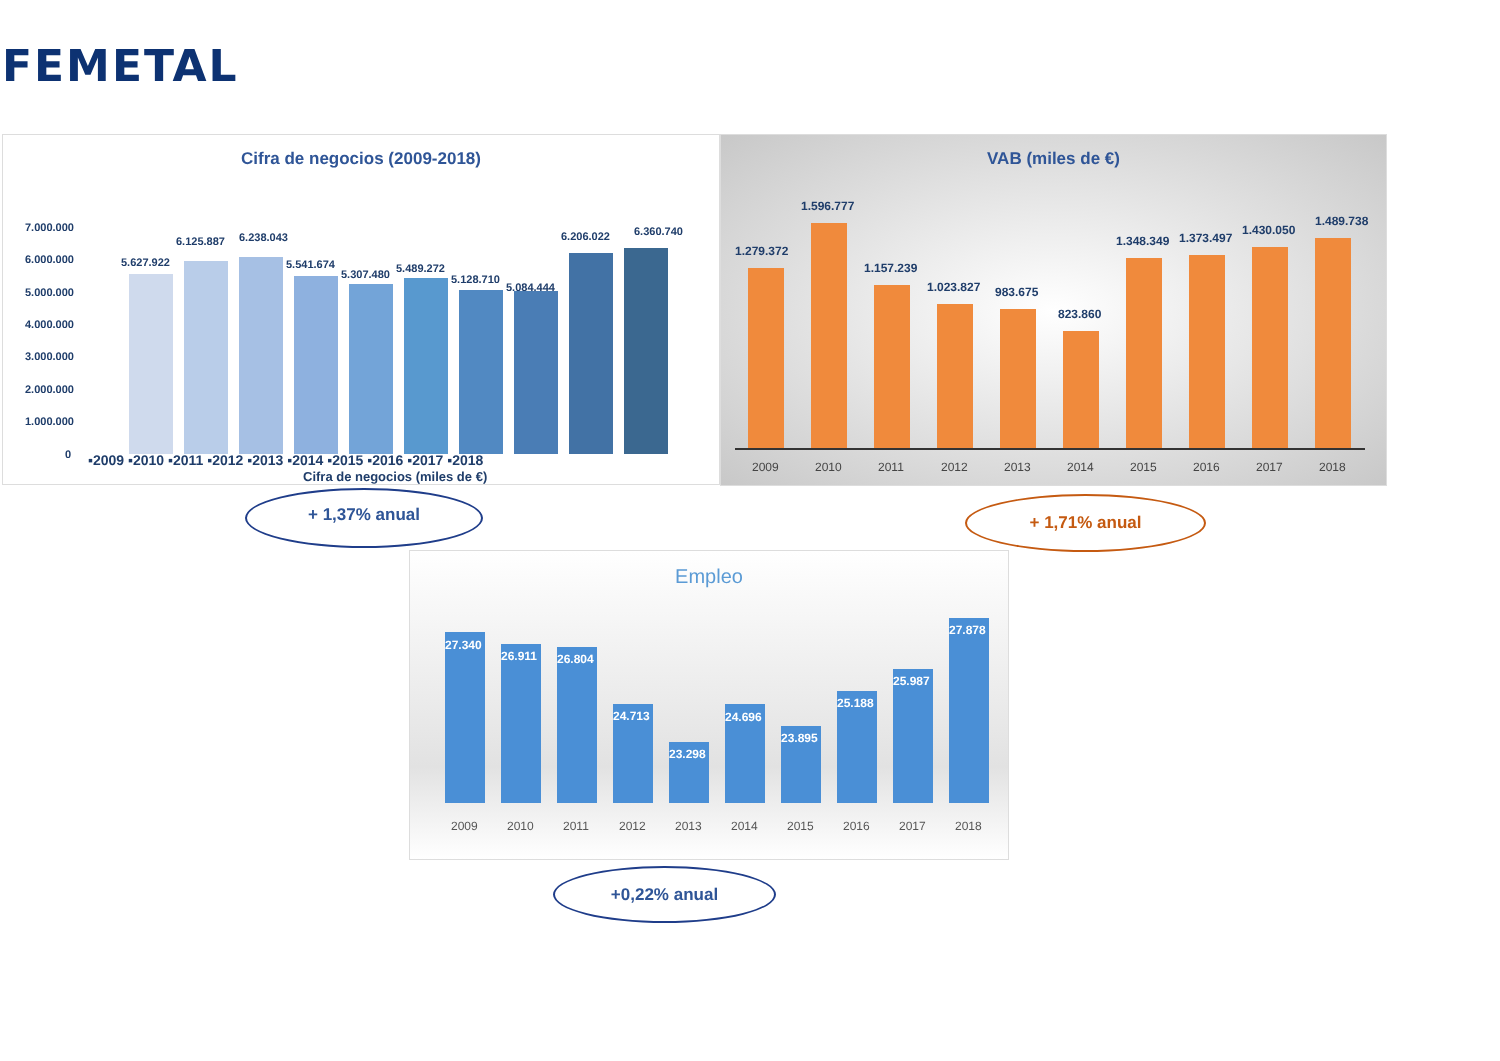FEMETAL
Cifra de negocios (2009-2018)
7.000.000
6.000.000
5.000.000
4.000.000
3.000.000
2.000.000
1.000.000
0
5.627.922
6.125.887
6.238.043
5.541.674
5.307.480
5.489.272
5.128.710
5.084.444
6.206.022
6.360.740
Cifra de negocios (miles de €)
▪2009 ▪2010 ▪2011 ▪2012 ▪2013 ▪2014 ▪2015 ▪2016 ▪2017 ▪2018
VAB (miles de €)
1.279.372
1.596.777
1.157.239
1.023.827
983.675
823.860
1.348.349
1.373.497
1.430.050
1.489.738
2009
2010
2011
2012
2013
2014
2015
2016
2017
2018
+ 1,37% anual + 1,71% anual
Empleo
27.340
26.911
26.804
24.713
23.298
24.696
23.895
25.188
25.987
27.878
2009
2010
2011
2012
2013
2014
2015
2016
2017
2018
+0,22% anual